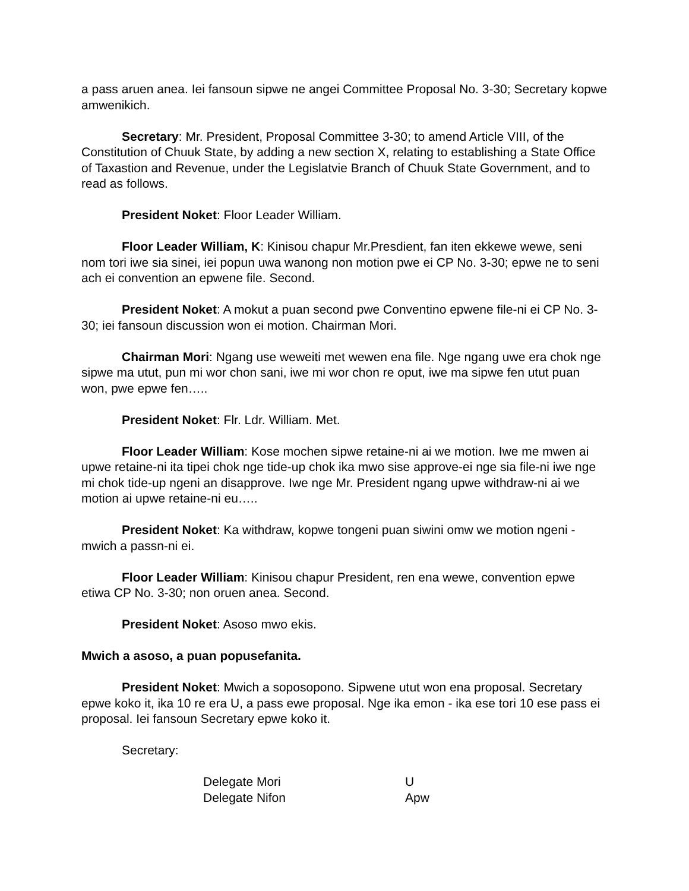a pass aruen anea. Iei fansoun sipwe ne angei Committee Proposal No. 3-30; Secretary kopwe amwenikich.
Secretary: Mr. President, Proposal Committee 3-30; to amend Article VIII, of the Constitution of Chuuk State, by adding a new section X, relating to establishing a State Office of Taxastion and Revenue, under the Legislatvie Branch of Chuuk State Government, and to read as follows.
President Noket: Floor Leader William.
Floor Leader William, K: Kinisou chapur Mr.Presdient, fan iten ekkewe wewe, seni nom tori iwe sia sinei, iei popun uwa wanong non motion pwe ei CP No. 3-30; epwe ne to seni ach ei convention an epwene file. Second.
President Noket: A mokut a puan second pwe Conventino epwene file-ni ei CP No. 3-30; iei fansoun discussion won ei motion. Chairman Mori.
Chairman Mori: Ngang use weweiti met wewen ena file. Nge ngang uwe era chok nge sipwe ma utut, pun mi wor chon sani, iwe mi wor chon re oput, iwe ma sipwe fen utut puan won, pwe epwe fen…..
President Noket: Flr. Ldr. William. Met.
Floor Leader William: Kose mochen sipwe retaine-ni ai we motion. Iwe me mwen ai upwe retaine-ni ita tipei chok nge tide-up chok ika mwo sise approve-ei nge sia file-ni iwe nge mi chok tide-up ngeni an disapprove. Iwe nge Mr. President ngang upwe withdraw-ni ai we motion ai upwe retaine-ni eu…..
President Noket: Ka withdraw, kopwe tongeni puan siwini omw we motion ngeni - mwich a passn-ni ei.
Floor Leader William: Kinisou chapur President, ren ena wewe, convention epwe etiwa CP No. 3-30; non oruen anea. Second.
President Noket: Asoso mwo ekis.
Mwich a asoso, a puan popusefanita.
President Noket: Mwich a soposopono. Sipwene utut won ena proposal. Secretary epwe koko it, ika 10 re era U, a pass ewe proposal. Nge ika emon - ika ese tori 10 ese pass ei proposal. Iei fansoun Secretary epwe koko it.
Secretary:
Delegate Mori U Delegate Nifon Apw